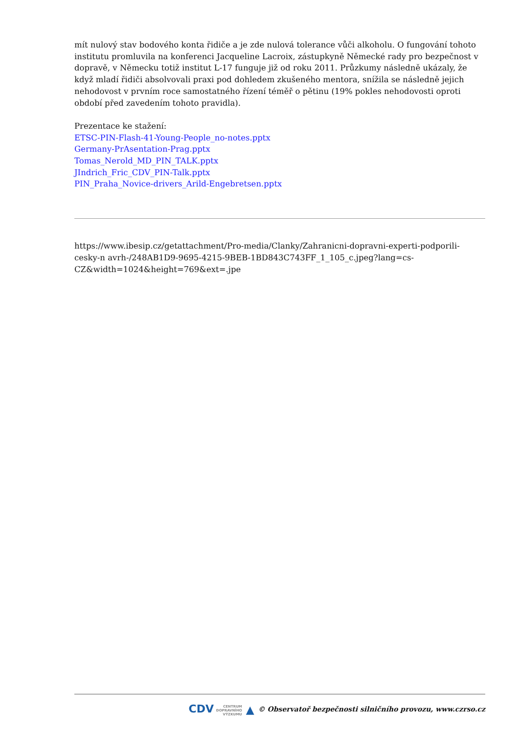mít nulový stav bodového konta řidiče a je zde nulová tolerance vůči alkoholu. O fungování tohoto institutu promluvila na konferenci Jacqueline Lacroix, zástupkyně Německé rady pro bezpečnost v dopravě, v Německu totiž institut L-17 funguje již od roku 2011. Průzkumy následně ukázaly, že když mladí řidiči absolvovali praxi pod dohledem zkušeného mentora, snížila se následně jejich nehodovost v prvním roce samostatného řízení téměř o pětinu (19% pokles nehodovosti oproti období před zavedením tohoto pravidla).
Prezentace ke stažení:
ETSC-PIN-Flash-41-Young-People_no-notes.pptx
Germany-PrAsentation-Prag.pptx
Tomas_Nerold_MD_PIN_TALK.pptx
JIndrich_Fric_CDV_PIN-Talk.pptx
PIN_Praha_Novice-drivers_Arild-Engebretsen.pptx
https://www.ibesip.cz/getattachment/Pro-media/Clanky/Zahranicni-dopravni-experti-podporili-cesky-n avrh-/248AB1D9-9695-4215-9BEB-1BD843C743FF_1_105_c.jpeg?lang=cs-CZ&width=1024&height=769&ext=.jpe
CDV CENTRUM
DOPRAVNÍHO
VÝZKUMU ▲ © Observatoř bezpečnosti silničního provozu, www.czrso.cz